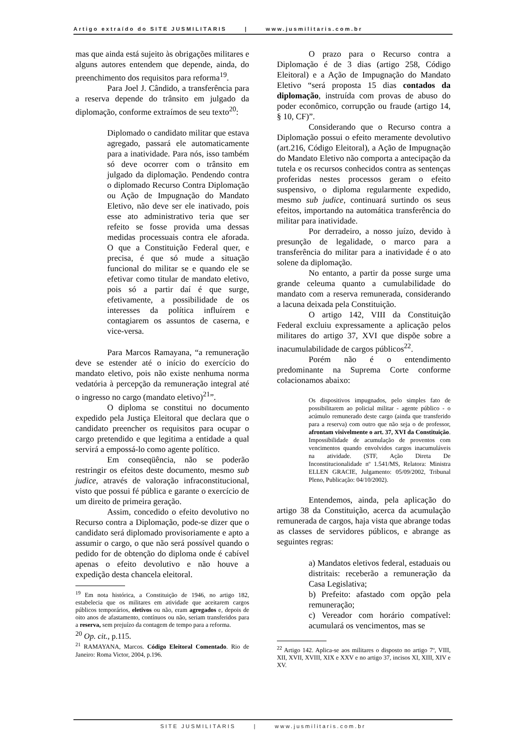Artigo extraído do SITE JUSMILITARIS | www.jusmilitaris.com.br
mas que ainda está sujeito às obrigações militares e alguns autores entendem que depende, ainda, do preenchimento dos requisitos para reforma<sup>19</sup>.
Para Joel J. Cândido, a transferência para a reserva depende do trânsito em julgado da diplomação, conforme extraímos de seu texto<sup>20</sup>:
Diplomado o candidato militar que estava agregado, passará ele automaticamente para a inatividade. Para nós, isso também só deve ocorrer com o trânsito em julgado da diplomação. Pendendo contra o diplomado Recurso Contra Diplomação ou Ação de Impugnação do Mandato Eletivo, não deve ser ele inativado, pois esse ato administrativo teria que ser refeito se fosse provida uma dessas medidas processuais contra ele aforada. O que a Constituição Federal quer, e precisa, é que só mude a situação funcional do militar se e quando ele se efetivar como titular de mandato eletivo, pois só a partir daí é que surge, efetivamente, a possibilidade de os interesses da política influírem e contagiarem os assuntos de caserna, e vice-versa.
Para Marcos Ramayana, “a remuneração deve se estender até o início do exercício do mandato eletivo, pois não existe nenhuma norma vedatória à percepção da remuneração integral até o ingresso no cargo (mandato eletivo)<sup>21</sup>”.
O diploma se constitui no documento expedido pela Justiça Eleitoral que declara que o candidato preencher os requisitos para ocupar o cargo pretendido e que legitima a entidade a qual servirá a empossá-lo como agente político.
Em conseqüência, não se poderão restringir os efeitos deste documento, mesmo sub judice, através de valoração infraconstitucional, visto que possui fé pública e garante o exercício de um direito de primeira geração.
Assim, concedido o efeito devolutivo no Recurso contra a Diplomação, pode-se dizer que o candidato será diplomado provisoriamente e apto a assumir o cargo, o que não será possível quando o pedido for de obtenção do diploma onde é cabível apenas o efeito devolutivo e não houve a expedição desta chancela eleitoral.
<sup>19</sup> Em nota histórica, a Constituição de 1946, no artigo 182, estabelecia que os militares em atividade que aceitarem cargos públicos temporários, eletivos ou não, eram agregados e, depois de oito anos de afastamento, contínuos ou não, seriam transferidos para a reserva, sem prejuízo da contagem de tempo para a reforma.
<sup>20</sup> Op. cit., p.115.
<sup>21</sup> RAMAYANA, Marcos. Código Eleitoral Comentado. Rio de Janeiro: Roma Victor, 2004, p.196.
O prazo para o Recurso contra a Diplomação é de 3 dias (artigo 258, Código Eleitoral) e a Ação de Impugnação do Mandato Eletivo “será proposta 15 dias contados da diplomação, instruída com provas de abuso do poder econômico, corrupção ou fraude (artigo 14, § 10, CF)”.
Considerando que o Recurso contra a Diplomação possui o efeito meramente devolutivo (art.216, Código Eleitoral), a Ação de Impugnação do Mandato Eletivo não comporta a antecipação da tutela e os recursos conhecidos contra as sentenças proferidas nestes processos geram o efeito suspensivo, o diploma regularmente expedido, mesmo sub judice, continuará surtindo os seus efeitos, importando na automática transferência do militar para inatividade.
Por derradeiro, a nosso juízo, devido à presunção de legalidade, o marco para a transferência do militar para a inatividade é o ato solene da diplomação.
No entanto, a partir da posse surge uma grande celeuma quanto a cumulabilidade do mandato com a reserva remunerada, considerando a lacuna deixada pela Constituição.
O artigo 142, VIII da Constituição Federal excluiu expressamente a aplicação pelos militares do artigo 37, XVI que dispõe sobre a inacumulabilidade de cargos públicos<sup>22</sup>.
Porém não é o entendimento predominante na Suprema Corte conforme colacionamos abaixo:
Os dispositivos impugnados, pelo simples fato de possibilitarem ao policial militar - agente público - o acúmulo remunerado deste cargo (ainda que transferido para a reserva) com outro que não seja o de professor, afrontam visivelmente o art. 37, XVI da Constituição. Impossibilidade de acumulação de proventos com vencimentos quando envolvidos cargos inacumuláveis na atividade. (STF, Ação Direta De Inconstitucionalidade nº 1.541/MS, Relatora: Ministra ELLEN GRACIE, Julgamento: 05/09/2002, Tribunal Pleno, Publicação: 04/10/2002).
Entendemos, ainda, pela aplicação do artigo 38 da Constituição, acerca da acumulação remunerada de cargos, haja vista que abrange todas as classes de servidores públicos, e abrange as seguintes regras:
a) Mandatos eletivos federal, estaduais ou distritais: receberão a remuneração da Casa Legislativa;
b) Prefeito: afastado com opção pela remuneração;
c) Vereador com horário compatível: acumulará os vencimentos, mas se
<sup>22</sup> Artigo 142. Aplica-se aos militares o disposto no artigo 7º, VIII, XII, XVII, XVIII, XIX e XXV e no artigo 37, incisos XI, XIII, XIV e XV.
SITE JUSMILITARIS | www.jusmilitaris.com.br